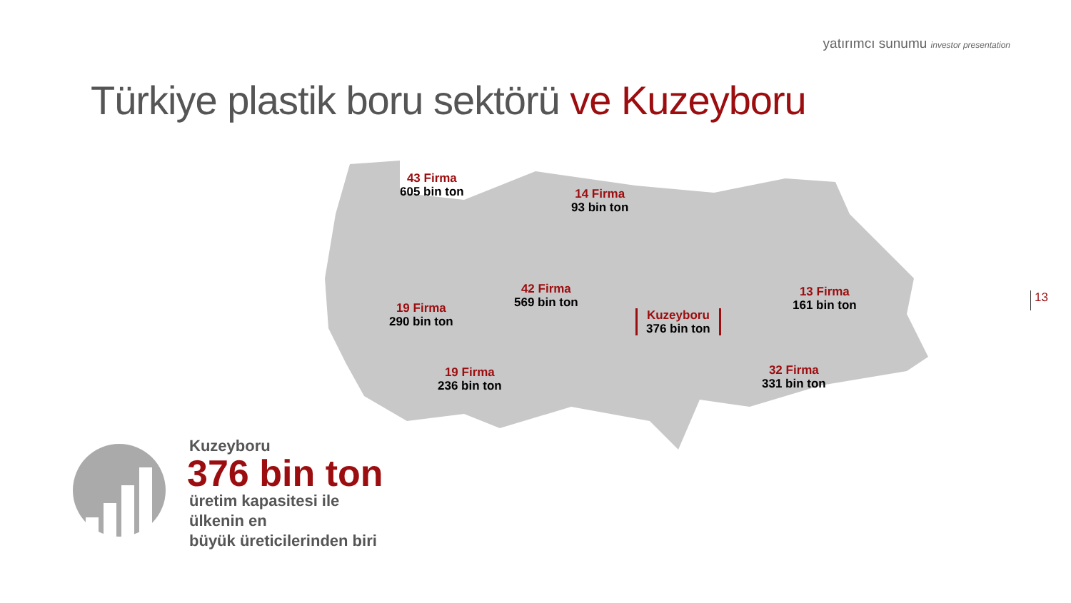yatırımcı sunumu investor presentation
Türkiye plastik boru sektörü ve Kuzeyboru
43 Firma
605 bin ton
14 Firma
93 bin ton
42 Firma
569 bin ton
19 Firma
290 bin ton
Kuzeyboru
376 bin ton
13 Firma
161 bin ton
19 Firma
236 bin ton
32 Firma
331 bin ton
13
Kuzeyboru
376 bin ton
üretim kapasitesi ile
ülkenin en
büyük üreticilerinden biri